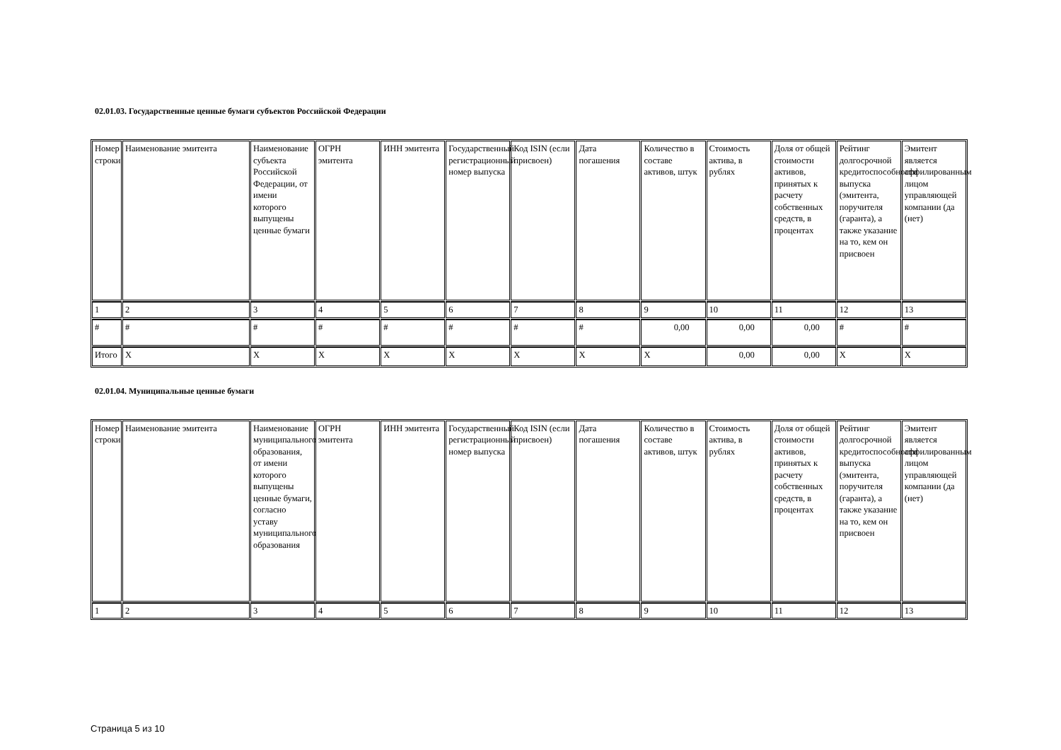02.01.03. Государственные ценные бумаги субъектов Российской Федерации
| Номер строки | Наименование эмитента | Наименование субъекта Российской Федерации, от имени которого выпущены ценные бумаги | ОГРН эмитента | ИНН эмитента | Государственный регистрационный номер выпуска | Код ISIN (если присвоен) | Дата погашения | Количество в составе активов, штук | Стоимость актива, в рублях | Доля от общей стоимости активов, принятых к расчету собственных средств, в процентах | Рейтинг долгосрочной кредитоспособности выпуска (эмитента, поручителя (гаранта), а также указание на то, кем он присвоен | Эмитент является аффилированным лицом управляющей компании (да (нет) |
| --- | --- | --- | --- | --- | --- | --- | --- | --- | --- | --- | --- | --- |
| 1 | 2 | 3 | 4 | 5 | 6 | 7 | 8 | 9 | 10 | 11 | 12 | 13 |
| # | # | # | # | # | # | # | # | 0,00 | 0,00 | 0,00 | # | # |
| Итого | X | X | X | X | X | X | X | X | 0,00 | 0,00 | X | X |
02.01.04. Муниципальные ценные бумаги
| Номер строки | Наименование эмитента | Наименование муниципального образования, от имени которого выпущены ценные бумаги, согласно уставу муниципального образования | ОГРН эмитента | ИНН эмитента | Государственный регистрационный номер выпуска | Код ISIN (если присвоен) | Дата погашения | Количество в составе активов, штук | Стоимость актива, в рублях | Доля от общей стоимости активов, принятых к расчету собственных средств, в процентах | Рейтинг долгосрочной кредитоспособности выпуска (эмитента, поручителя (гаранта), а также указание на то, кем он присвоен | Эмитент является аффилированным лицом управляющей компании (да (нет) |
| --- | --- | --- | --- | --- | --- | --- | --- | --- | --- | --- | --- | --- |
| 1 | 2 | 3 | 4 | 5 | 6 | 7 | 8 | 9 | 10 | 11 | 12 | 13 |
Страница 5 из 10